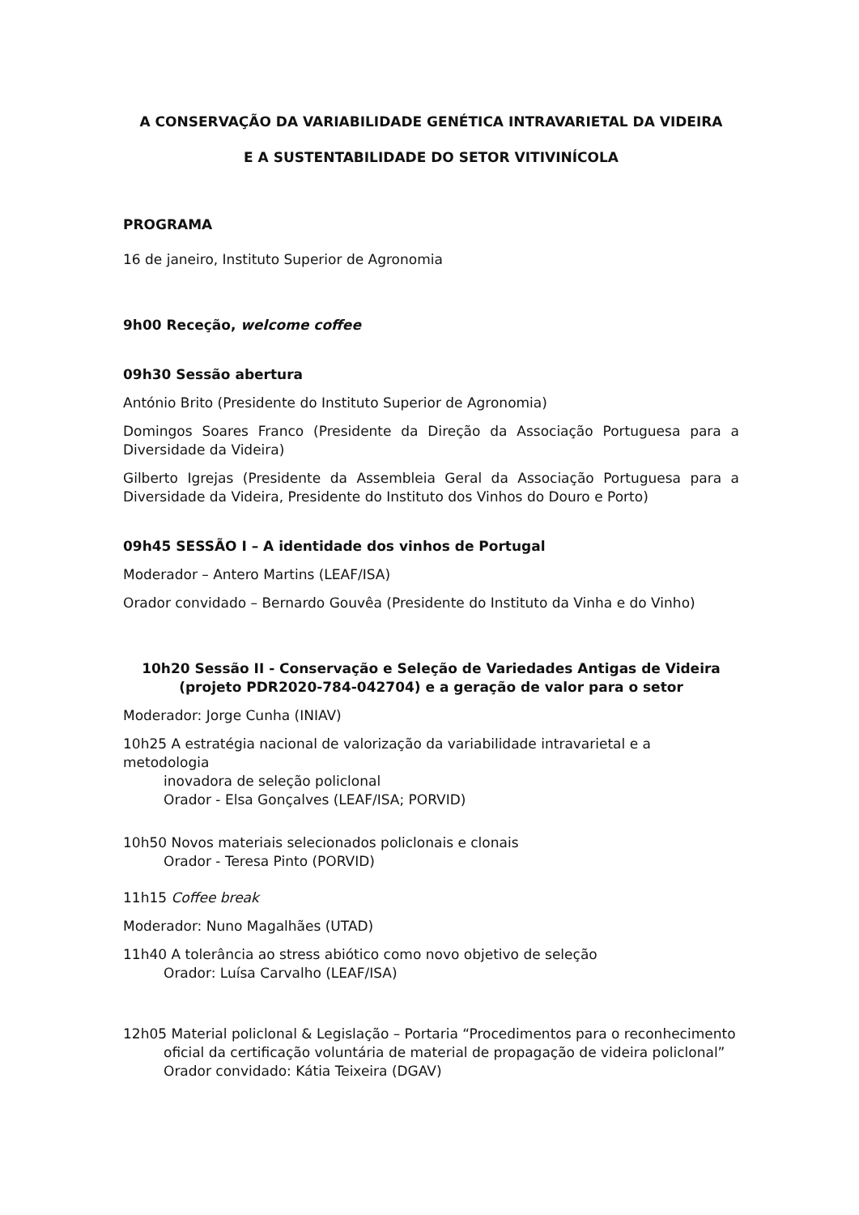A CONSERVAÇÃO DA VARIABILIDADE GENÉTICA INTRAVARIETAL DA VIDEIRA
E A SUSTENTABILIDADE DO SETOR VITIVINÍCOLA
PROGRAMA
16 de janeiro, Instituto Superior de Agronomia
9h00 Receção, welcome coffee
09h30 Sessão abertura
António Brito (Presidente do Instituto Superior de Agronomia)
Domingos Soares Franco (Presidente da Direção da Associação Portuguesa para a Diversidade da Videira)
Gilberto Igrejas (Presidente da Assembleia Geral da Associação Portuguesa para a Diversidade da Videira, Presidente do Instituto dos Vinhos do Douro e Porto)
09h45 SESSÃO I – A identidade dos vinhos de Portugal
Moderador – Antero Martins (LEAF/ISA)
Orador convidado – Bernardo Gouvêa (Presidente do Instituto da Vinha e do Vinho)
10h20 Sessão II - Conservação e Seleção de Variedades Antigas de Videira (projeto PDR2020-784-042704) e a geração de valor para o setor
Moderador: Jorge Cunha (INIAV)
10h25 A estratégia nacional de valorização da variabilidade intravarietal e a metodologia
inovadora de seleção policlonal
Orador - Elsa Gonçalves (LEAF/ISA; PORVID)
10h50 Novos materiais selecionados policlonais e clonais
Orador - Teresa Pinto (PORVID)
11h15 Coffee break
Moderador: Nuno Magalhães (UTAD)
11h40 A tolerância ao stress abiótico como novo objetivo de seleção
Orador: Luísa Carvalho (LEAF/ISA)
12h05 Material policlonal & Legislação – Portaria “Procedimentos para o reconhecimento
oficial da certificação voluntária de material de propagação de videira policlonal”
Orador convidado: Kátia Teixeira (DGAV)